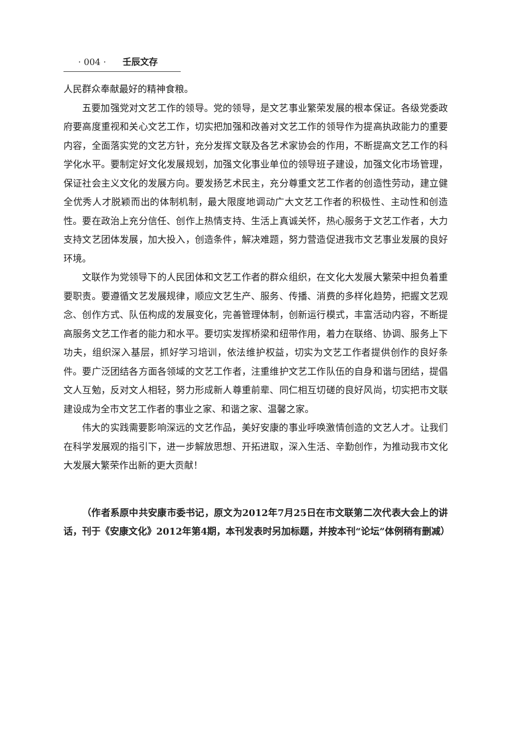· 004 · 壬辰文存
人民群众奉献最好的精神食粮。
五要加强党对文艺工作的领导。党的领导，是文艺事业繁荣发展的根本保证。各级党委政府要高度重视和关心文艺工作，切实把加强和改善对文艺工作的领导作为提高执政能力的重要内容，全面落实党的文艺方针，充分发挥文联及各艺术家协会的作用，不断提高文艺工作的科学化水平。要制定好文化发展规划，加强文化事业单位的领导班子建设，加强文化市场管理，保证社会主义文化的发展方向。要发扬艺术民主，充分尊重文艺工作者的创造性劳动，建立健全优秀人才脱颖而出的体制机制，最大限度地调动广大文艺工作者的积极性、主动性和创造性。要在政治上充分信任、创作上热情支持、生活上真诚关怀，热心服务于文艺工作者，大力支持文艺团体发展，加大投入，创造条件，解决难题，努力营造促进我市文艺事业发展的良好环境。
文联作为党领导下的人民团体和文艺工作者的群众组织，在文化大发展大繁荣中担负着重要职责。要遵循文艺发展规律，顺应文艺生产、服务、传播、消费的多样化趋势，把握文艺观念、创作方式、队伍构成的发展变化，完善管理体制，创新运行模式，丰富活动内容，不断提高服务文艺工作者的能力和水平。要切实发挥桥梁和纽带作用，着力在联络、协调、服务上下功夫，组织深入基层，抓好学习培训，依法维护权益，切实为文艺工作者提供创作的良好条件。要广泛团结各方面各领域的文艺工作者，注重维护文艺工作队伍的自身和谐与团结，提倡文人互勉，反对文人相轻，努力形成新人尊重前辈、同仁相互切磋的良好风尚，切实把市文联建设成为全市文艺工作者的事业之家、和谐之家、温馨之家。
伟大的实践需要影响深远的文艺作品，美好安康的事业呼唤激情创造的文艺人才。让我们在科学发展观的指引下，进一步解放思想、开拓进取，深入生活、辛勤创作，为推动我市文化大发展大繁荣作出新的更大贡献！
（作者系原中共安康市委书记，原文为2012年7月25日在市文联第二次代表大会上的讲话，刊于《安康文化》2012年第4期，本刊发表时另加标题，并按本刊“论坛”体例稍有删减）